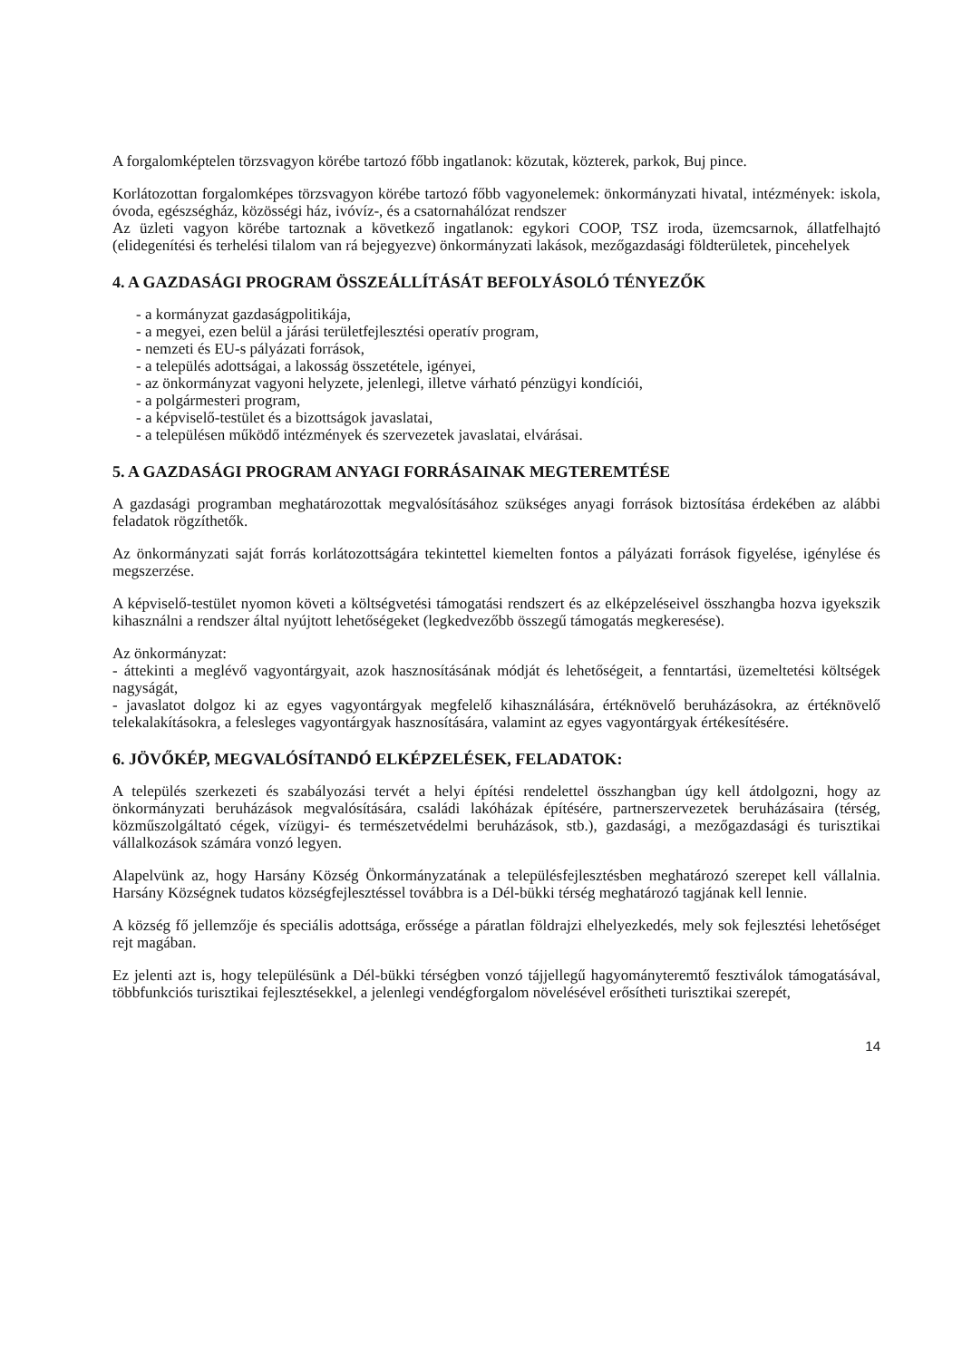A forgalomképtelen törzsvagyon körébe tartozó főbb ingatlanok: közutak, közterek, parkok, Buj pince.
Korlátozottan forgalomképes törzsvagyon körébe tartozó főbb vagyonelemek: önkormányzati hivatal, intézmények: iskola, óvoda, egészségház, közösségi ház, ivóvíz-, és a csatornahálózat rendszer
Az üzleti vagyon körébe tartoznak a következő ingatlanok: egykori COOP, TSZ iroda, üzemcsarnok, állatfelhajtó (elidegenítési és terhelési tilalom van rá bejegyezve) önkormányzati lakások, mezőgazdasági földterületek, pincehelyek
4. A GAZDASÁGI PROGRAM ÖSSZEÁLLÍTÁSÁT BEFOLYÁSOLÓ TÉNYEZŐK
- a kormányzat gazdaságpolitikája,
- a megyei, ezen belül a járási területfejlesztési operatív program,
- nemzeti és EU-s pályázati források,
- a település adottságai, a lakosság összetétele, igényei,
- az önkormányzat vagyoni helyzete, jelenlegi, illetve várható pénzügyi kondíciói,
- a polgármesteri program,
- a képviselő-testület és a bizottságok javaslatai,
- a településen működő intézmények és szervezetek javaslatai, elvárásai.
5. A GAZDASÁGI PROGRAM ANYAGI FORRÁSAINAK MEGTEREMTÉSE
A gazdasági programban meghatározottak megvalósításához szükséges anyagi források biztosítása érdekében az alábbi feladatok rögzíthetők.
Az önkormányzati saját forrás korlátozottságára tekintettel kiemelten fontos a pályázati források figyelése, igénylése és megszerzése.
A képviselő-testület nyomon követi a költségvetési támogatási rendszert és az elképzeléseivel összhangba hozva igyekszik kihasználni a rendszer által nyújtott lehetőségeket (legkedvezőbb összegű támogatás megkeresése).
Az önkormányzat:
- áttekinti a meglévő vagyontárgyait, azok hasznosításának módját és lehetőségeit, a fenntartási, üzemeltetési költségek nagyságát,
- javaslatot dolgoz ki az egyes vagyontárgyak megfelelő kihasználására, értéknövelő beruházásokra, az értéknövelő telekalakításokra, a felesleges vagyontárgyak hasznosítására, valamint az egyes vagyontárgyak értékesítésére.
6. JÖVŐKÉP, MEGVALÓSÍTANDÓ ELKÉPZELÉSEK, FELADATOK:
A település szerkezeti és szabályozási tervét a helyi építési rendelettel összhangban úgy kell átdolgozni, hogy az önkormányzati beruházások megvalósítására, családi lakóházak építésére, partnerszervezetek beruházásaira (térség, közműszolgáltató cégek, vízügyi- és természetvédelmi beruházások, stb.), gazdasági, a mezőgazdasági és turisztikai vállalkozások számára vonzó legyen.
Alapelvünk az, hogy Harsány Község Önkormányzatának a településfejlesztésben meghatározó szerepet kell vállalnia. Harsány Községnek tudatos községfejlesztéssel továbbra is a Dél-bükki térség meghatározó tagjának kell lennie.
A község fő jellemzője és speciális adottsága, erőssége a páratlan földrajzi elhelyezkedés, mely sok fejlesztési lehetőséget rejt magában.
Ez jelenti azt is, hogy településünk a Dél-bükki térségben vonzó tájjellegű hagyományteremtő fesztiválok támogatásával, többfunkciós turisztikai fejlesztésekkel, a jelenlegi vendégforgalom növelésével erősítheti turisztikai szerepét,
14